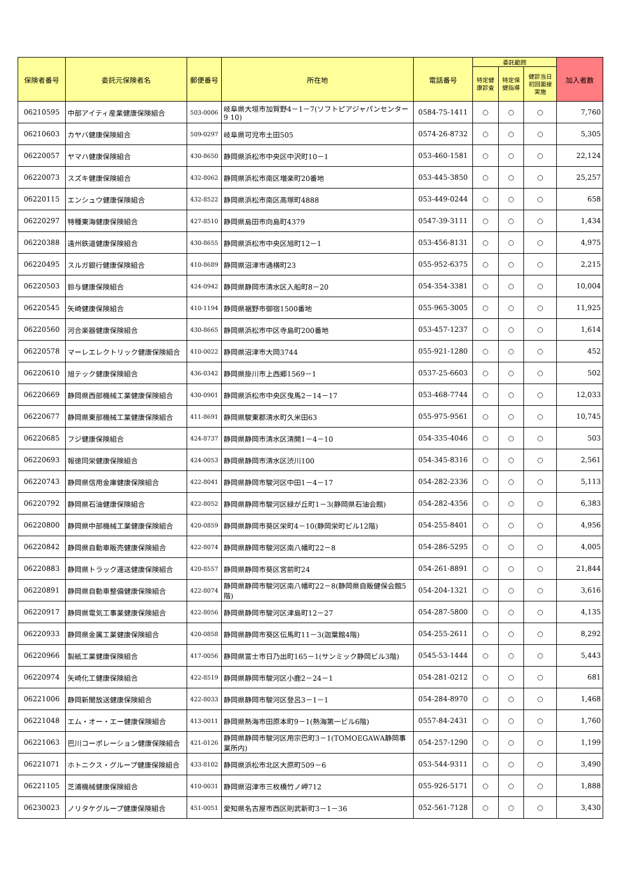| 保険者番号 | 委託元保険者名 | 郵便番号 | 所在地 | 電話番号 | 委託範囲 | | | 加入者数 |
| --- | --- | --- | --- | --- | --- | --- | --- | --- |
| | | | | | 特定健 康診査 | 特定保 健指導 | 健診当日 初回面接 実施 | |
| 06210595 | 中部アイティ産業健康保険組合 | 503-0006 | 岐阜県大垣市加賀野4－1－7(ソフトピアジャパンセンター9 10) | 0584-75-1411 | ○ | ○ | ○ | 7,760 |
| 06210603 | カヤバ健康保険組合 | 509-0297 | 岐阜県可児市土田505 | 0574-26-8732 | ○ | ○ | ○ | 5,305 |
| 06220057 | ヤマハ健康保険組合 | 430-8650 | 静岡県浜松市中央区中沢町10－1 | 053-460-1581 | ○ | ○ | ○ | 22,124 |
| 06220073 | スズキ健康保険組合 | 432-8062 | 静岡県浜松市南区増楽町20番地 | 053-445-3850 | ○ | ○ | ○ | 25,257 |
| 06220115 | エンシュウ健康保険組合 | 432-8522 | 静岡県浜松市南区高塚町4888 | 053-449-0244 | ○ | ○ | ○ | 658 |
| 06220297 | 特種東海健康保険組合 | 427-8510 | 静岡県島田市向島町4379 | 0547-39-3111 | ○ | ○ | ○ | 1,434 |
| 06220388 | 遠州鉄道健康保険組合 | 430-8655 | 静岡県浜松市中央区旭町12－1 | 053-456-8131 | ○ | ○ | ○ | 4,975 |
| 06220495 | スルガ銀行健康保険組合 | 410-8689 | 静岡県沼津市通横町23 | 055-952-6375 | ○ | ○ | ○ | 2,215 |
| 06220503 | 鈴与健康保険組合 | 424-0942 | 静岡県静岡市清水区入船町8－20 | 054-354-3381 | ○ | ○ | ○ | 10,004 |
| 06220545 | 矢崎健康保険組合 | 410-1194 | 静岡県裾野市御宿1500番地 | 055-965-3005 | ○ | ○ | ○ | 11,925 |
| 06220560 | 河合楽器健康保険組合 | 430-8665 | 静岡県浜松市中区寺島町200番地 | 053-457-1237 | ○ | ○ | ○ | 1,614 |
| 06220578 | マーレエレクトリック健康保険組合 | 410-0022 | 静岡県沼津市大岡3744 | 055-921-1280 | ○ | ○ | ○ | 452 |
| 06220610 | 旭テック健康保険組合 | 436-0342 | 静岡県掛川市上西郷1569－1 | 0537-25-6603 | ○ | ○ | ○ | 502 |
| 06220669 | 静岡県西部機械工業健康保険組合 | 430-0901 | 静岡県浜松市中央区曳馬2－14－17 | 053-468-7744 | ○ | ○ | ○ | 12,033 |
| 06220677 | 静岡県東部機械工業健康保険組合 | 411-8691 | 静岡県駿東郡清水町久米田63 | 055-975-9561 | ○ | ○ | ○ | 10,745 |
| 06220685 | フジ健康保険組合 | 424-8737 | 静岡県静岡市清水区清開1－4－10 | 054-335-4046 | ○ | ○ | ○ | 503 |
| 06220693 | 報徳同栄健康保険組合 | 424-0053 | 静岡県静岡市清水区渋川100 | 054-345-8316 | ○ | ○ | ○ | 2,561 |
| 06220743 | 静岡県信用金庫健康保険組合 | 422-8041 | 静岡県静岡市駿河区中田1－4－17 | 054-282-2336 | ○ | ○ | ○ | 5,113 |
| 06220792 | 静岡県石油健康保険組合 | 422-8052 | 静岡県静岡市駿河区緑が丘町1－3(静岡県石油会館) | 054-282-4356 | ○ | ○ | ○ | 6,383 |
| 06220800 | 静岡県中部機械工業健康保険組合 | 420-0859 | 静岡県静岡市葵区栄町4－10(静岡栄町ビル12階) | 054-255-8401 | ○ | ○ | ○ | 4,956 |
| 06220842 | 静岡県自動車販売健康保険組合 | 422-8074 | 静岡県静岡市駿河区南八幡町22－8 | 054-286-5295 | ○ | ○ | ○ | 4,005 |
| 06220883 | 静岡県トラック運送健康保険組合 | 420-8557 | 静岡県静岡市葵区宮前町24 | 054-261-8891 | ○ | ○ | ○ | 21,844 |
| 06220891 | 静岡県自動車整備健康保険組合 | 422-8074 | 静岡県静岡市駿河区南八幡町22－8(静岡県自販健保会館5階) | 054-204-1321 | ○ | ○ | ○ | 3,616 |
| 06220917 | 静岡県電気工事業健康保険組合 | 422-8056 | 静岡県静岡市駿河区津島町12－27 | 054-287-5800 | ○ | ○ | ○ | 4,135 |
| 06220933 | 静岡県金属工業健康保険組合 | 420-0858 | 静岡県静岡市葵区伝馬町11－3(迦葉館4階) | 054-255-2611 | ○ | ○ | ○ | 8,292 |
| 06220966 | 製紙工業健康保険組合 | 417-0056 | 静岡県富士市日乃出町165－1(サンミック静岡ビル3階) | 0545-53-1444 | ○ | ○ | ○ | 5,443 |
| 06220974 | 矢崎化工健康保険組合 | 422-8519 | 静岡県静岡市駿河区小鹿2－24－1 | 054-281-0212 | ○ | ○ | ○ | 681 |
| 06221006 | 静岡新聞放送健康保険組合 | 422-8033 | 静岡県静岡市駿河区登呂3－1－1 | 054-284-8970 | ○ | ○ | ○ | 1,468 |
| 06221048 | エム・オー・エー健康保険組合 | 413-0011 | 静岡県熱海市田原本町9－1(熱海第一ビル6階) | 0557-84-2431 | ○ | ○ | ○ | 1,760 |
| 06221063 | 巴川コーポレーション健康保険組合 | 421-0126 | 静岡県静岡市駿河区用宗巴町3－1(TOMOEGAWA静岡事業所内) | 054-257-1290 | ○ | ○ | ○ | 1,199 |
| 06221071 | ホトニクス・グループ健康保険組合 | 433-8102 | 静岡県浜松市北区大原町509－6 | 053-544-9311 | ○ | ○ | ○ | 3,490 |
| 06221105 | 芝浦機械健康保険組合 | 410-0031 | 静岡県沼津市三枚橋竹ノ岬712 | 055-926-5171 | ○ | ○ | ○ | 1,888 |
| 06230023 | ノリタケグループ健康保険組合 | 451-0051 | 愛知県名古屋市西区則武新町3－1－36 | 052-561-7128 | ○ | ○ | ○ | 3,430 |